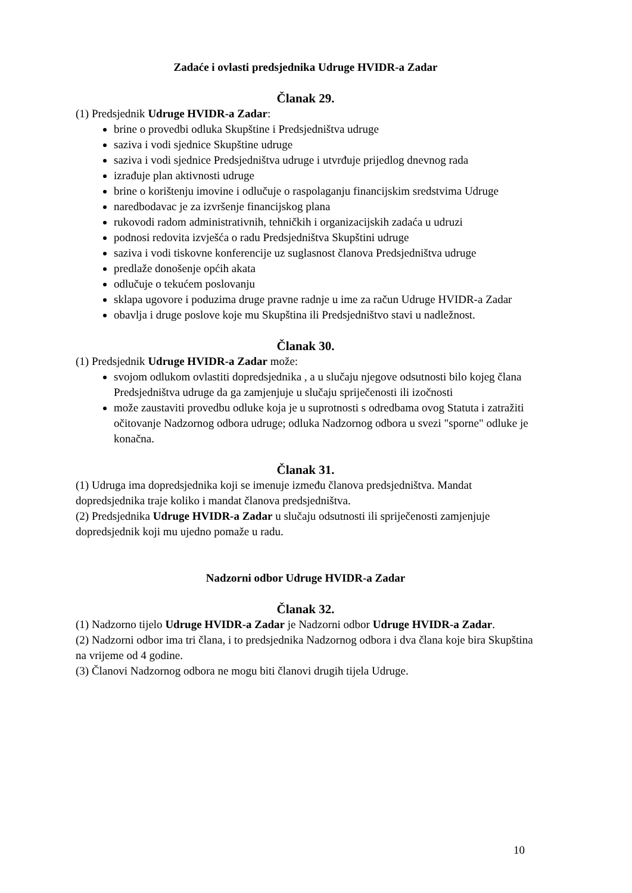Zadaće i ovlasti predsjednika Udruge HVIDR-a Zadar
Članak 29.
(1) Predsjednik Udruge HVIDR-a Zadar:
brine o provedbi odluka Skupštine i Predsjedništva udruge
saziva i vodi sjednice Skupštine udruge
saziva i vodi sjednice Predsjedništva udruge i utvrđuje prijedlog dnevnog rada
izrađuje plan aktivnosti udruge
brine o korištenju imovine i odlučuje o raspolaganju financijskim sredstvima Udruge
naredbodavac je za izvršenje financijskog plana
rukovodi radom administrativnih, tehničkih i organizacijskih zadaća u udruzi
podnosi redovita izvješća o radu Predsjedništva Skupštini udruge
saziva i vodi tiskovne konferencije uz suglasnost članova Predsjedništva udruge
predlaže donošenje općih akata
odlučuje o tekućem poslovanju
sklapa ugovore i poduzima druge pravne radnje u ime za račun Udruge HVIDR-a Zadar
obavlja i druge poslove koje mu Skupština ili Predsjedništvo stavi u nadležnost.
Članak 30.
(1) Predsjednik Udruge HVIDR-a Zadar može:
svojom odlukom ovlastiti dopredsjednika , a u slučaju njegove odsutnosti bilo kojeg člana Predsjedništva udruge da ga zamjenjuje u slučaju spriječenosti ili izočnosti
može zaustaviti provedbu odluke koja je u suprotnosti s odredbama ovog Statuta i zatražiti očitovanje Nadzornog odbora udruge; odluka Nadzornog odbora u svezi "sporne" odluke je konačna.
Članak 31.
(1) Udruga ima dopredsjednika koji se imenuje između članova predsjedništva. Mandat dopredsjednika traje koliko i mandat članova predsjedništva.
(2) Predsjednika Udruge HVIDR-a Zadar u slučaju odsutnosti ili spriječenosti zamjenjuje dopredsjednik koji mu ujedno pomaže u radu.
Nadzorni odbor Udruge HVIDR-a Zadar
Članak 32.
(1) Nadzorno tijelo Udruge HVIDR-a Zadar je Nadzorni odbor Udruge HVIDR-a Zadar.
(2) Nadzorni odbor ima tri člana, i to predsjednika Nadzornog odbora i dva člana koje bira Skupština na vrijeme od 4 godine.
(3) Članovi Nadzornog odbora ne mogu biti članovi drugih tijela Udruge.
10